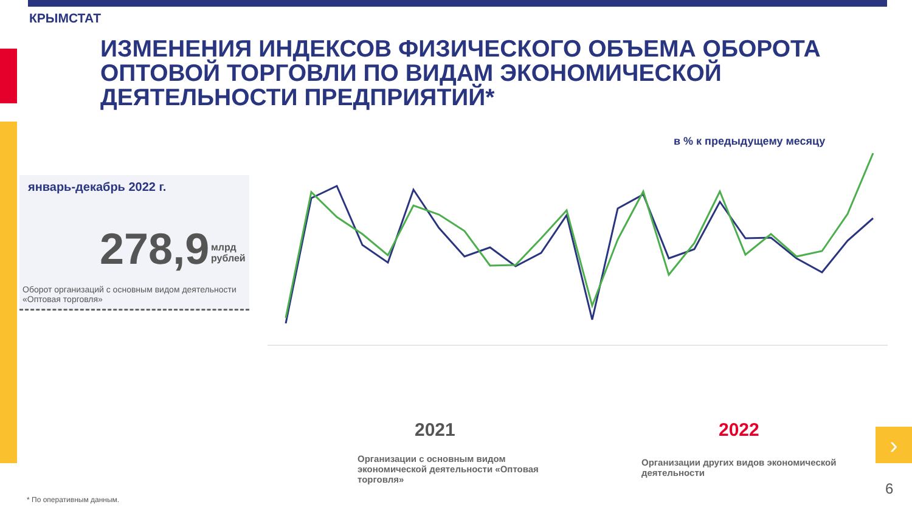КРЫМСТАТ
ИЗМЕНЕНИЯ ИНДЕКСОВ ФИЗИЧЕСКОГО ОБЪЕМА ОБОРОТА ОПТОВОЙ ТОРГОВЛИ ПО ВИДАМ ЭКОНОМИЧЕСКОЙ ДЕЯТЕЛЬНОСТИ ПРЕДПРИЯТИЙ*
в % к предыдущему месяцу
январь-декабрь 2022 г.
278,9
млрд
рублей
Оборот организаций с основным видом деятельности «Оптовая торговля»
.
2021 2022
Организации с основным видом экономической деятельности «Оптовая торговля»
Организации других видов экономической деятельности
›
* По оперативным данным.
6